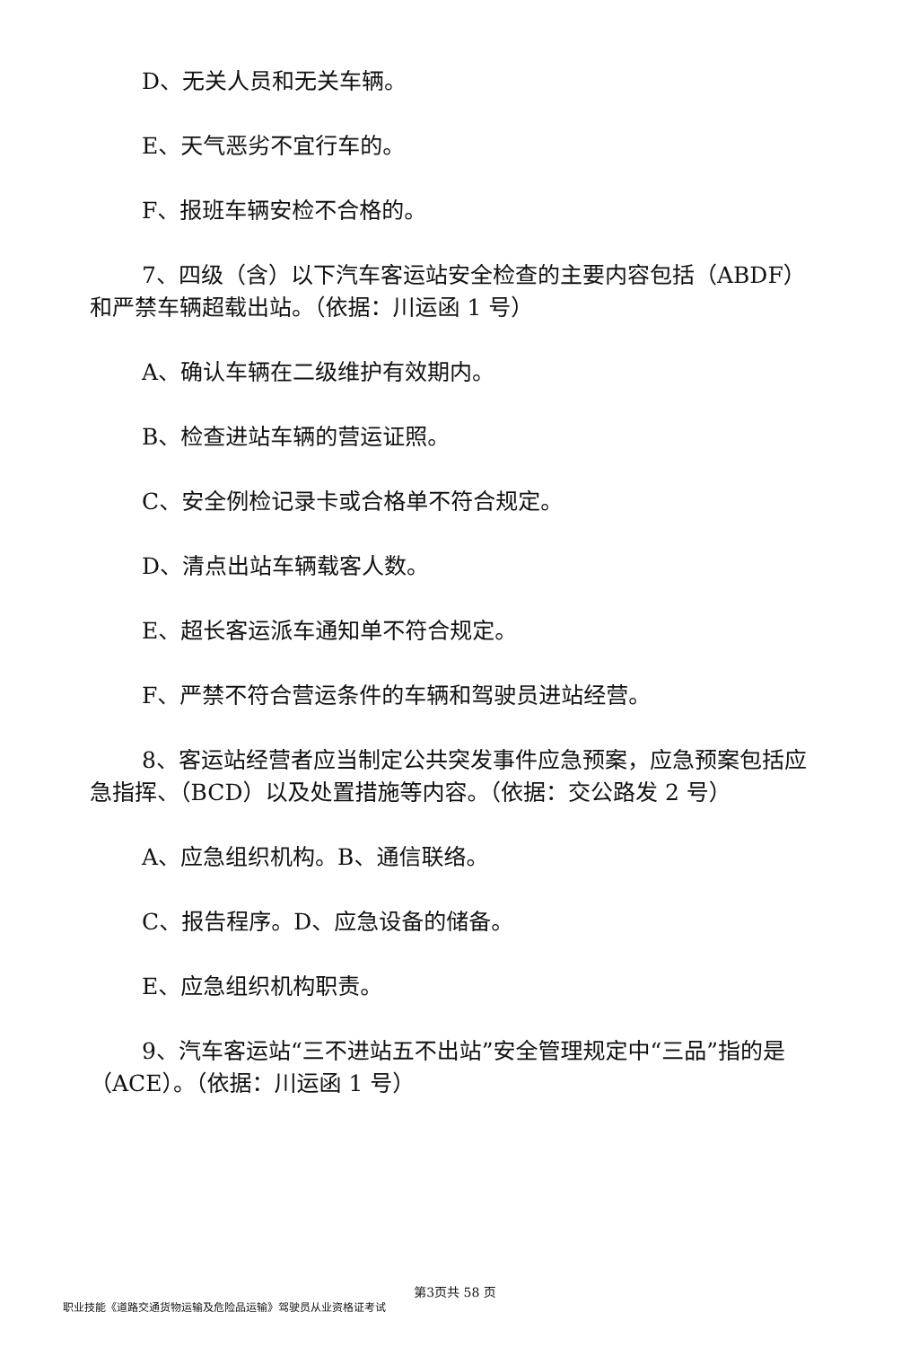D、无关人员和无关车辆。
E、天气恶劣不宜行车的。
F、报班车辆安检不合格的。
7、四级（含）以下汽车客运站安全检查的主要内容包括（ABDF）和严禁车辆超载出站。（依据：川运函 1 号）
A、确认车辆在二级维护有效期内。
B、检查进站车辆的营运证照。
C、安全例检记录卡或合格单不符合规定。
D、清点出站车辆载客人数。
E、超长客运派车通知单不符合规定。
F、严禁不符合营运条件的车辆和驾驶员进站经营。
8、客运站经营者应当制定公共突发事件应急预案，应急预案包括应急指挥、（BCD）以及处置措施等内容。（依据：交公路发 2 号）
A、应急组织机构。B、通信联络。
C、报告程序。D、应急设备的储备。
E、应急组织机构职责。
9、汽车客运站“三不进站五不出站”安全管理规定中“三品”指的是（ACE）。（依据：川运函 1 号）
第3页共 58 页
职业技能《道路交通货物运输及危险品运输》驾驶员从业资格证考试